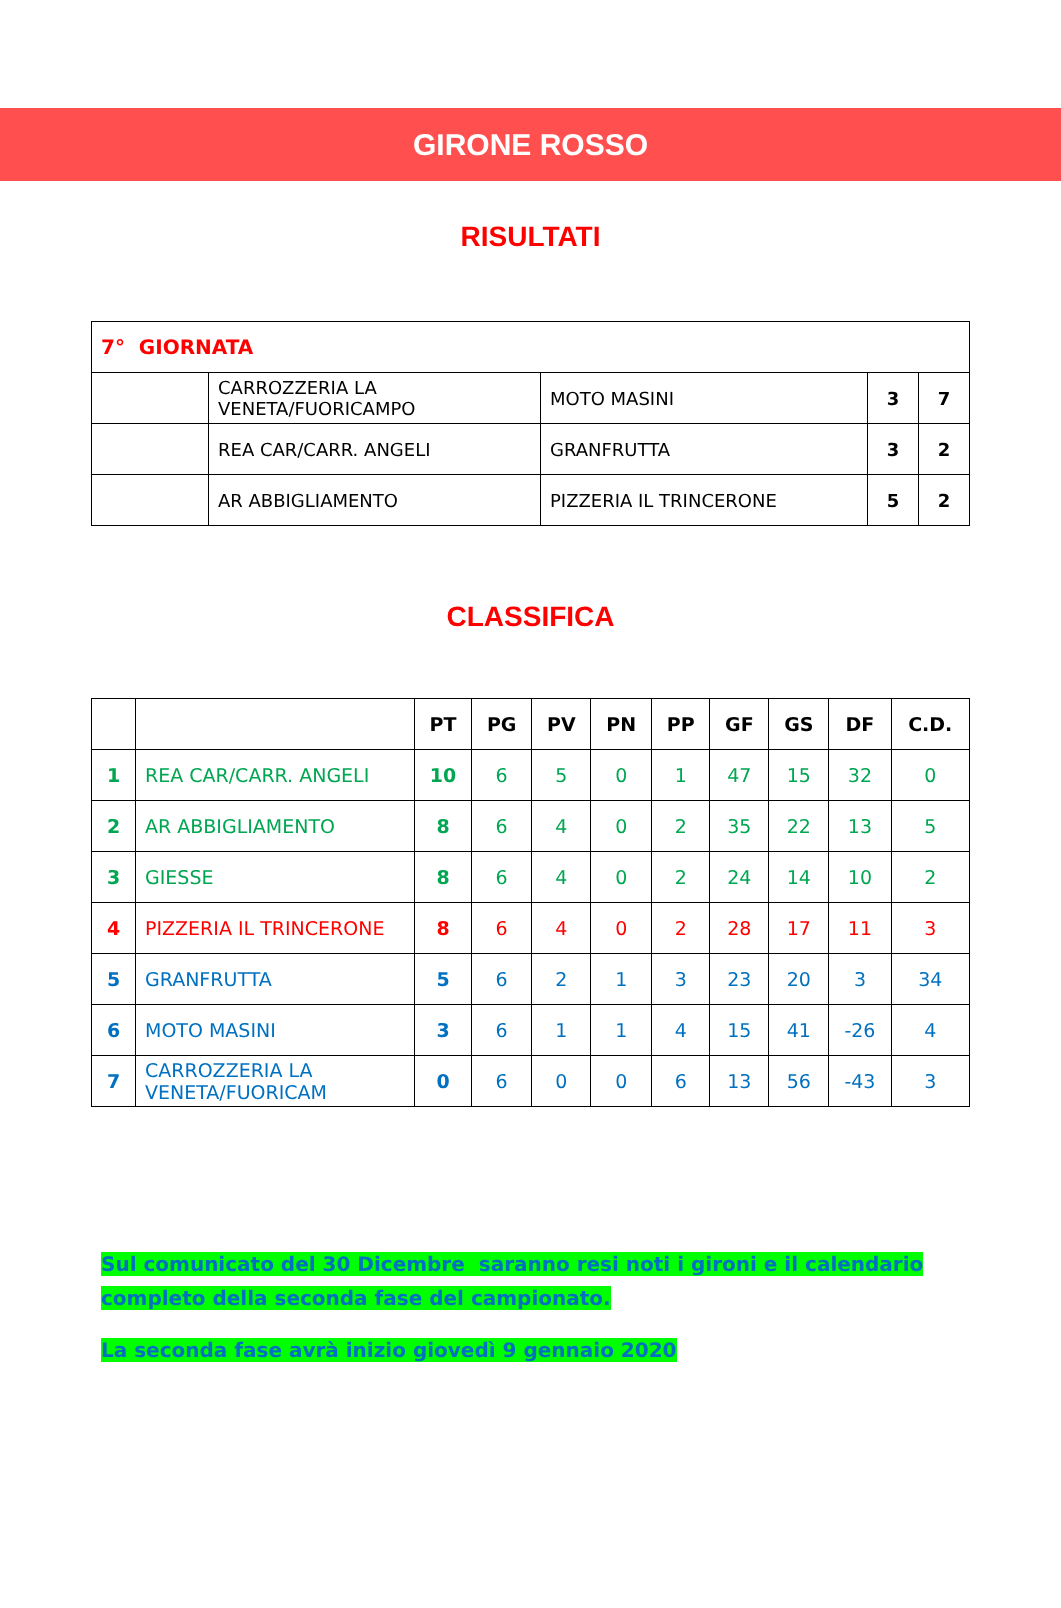GIRONE ROSSO
RISULTATI
| 7° GIORNATA | | | | |
| | CARROZZERIA LA VENETA/FUORICAMPO | MOTO MASINI | 3 | 7 |
| | REA CAR/CARR. ANGELI | GRANFRUTTA | 3 | 2 |
| | AR ABBIGLIAMENTO | PIZZERIA IL TRINCERONE | 5 | 2 |
CLASSIFICA
| | | PT | PG | PV | PN | PP | GF | GS | DF | C.D. |
| --- | --- | --- | --- | --- | --- | --- | --- | --- | --- | --- |
| 1 | REA CAR/CARR. ANGELI | 10 | 6 | 5 | 0 | 1 | 47 | 15 | 32 | 0 |
| 2 | AR ABBIGLIAMENTO | 8 | 6 | 4 | 0 | 2 | 35 | 22 | 13 | 5 |
| 3 | GIESSE | 8 | 6 | 4 | 0 | 2 | 24 | 14 | 10 | 2 |
| 4 | PIZZERIA IL TRINCERONE | 8 | 6 | 4 | 0 | 2 | 28 | 17 | 11 | 3 |
| 5 | GRANFRUTTA | 5 | 6 | 2 | 1 | 3 | 23 | 20 | 3 | 34 |
| 6 | MOTO MASINI | 3 | 6 | 1 | 1 | 4 | 15 | 41 | -26 | 4 |
| 7 | CARROZZERIA LA VENETA/FUORICAM | 0 | 6 | 0 | 0 | 6 | 13 | 56 | -43 | 3 |
Sul comunicato del 30 Dicembre saranno resi noti i gironi e il calendario
completo della seconda fase del campionato.
La seconda fase avrà inizio giovedì 9 gennaio 2020